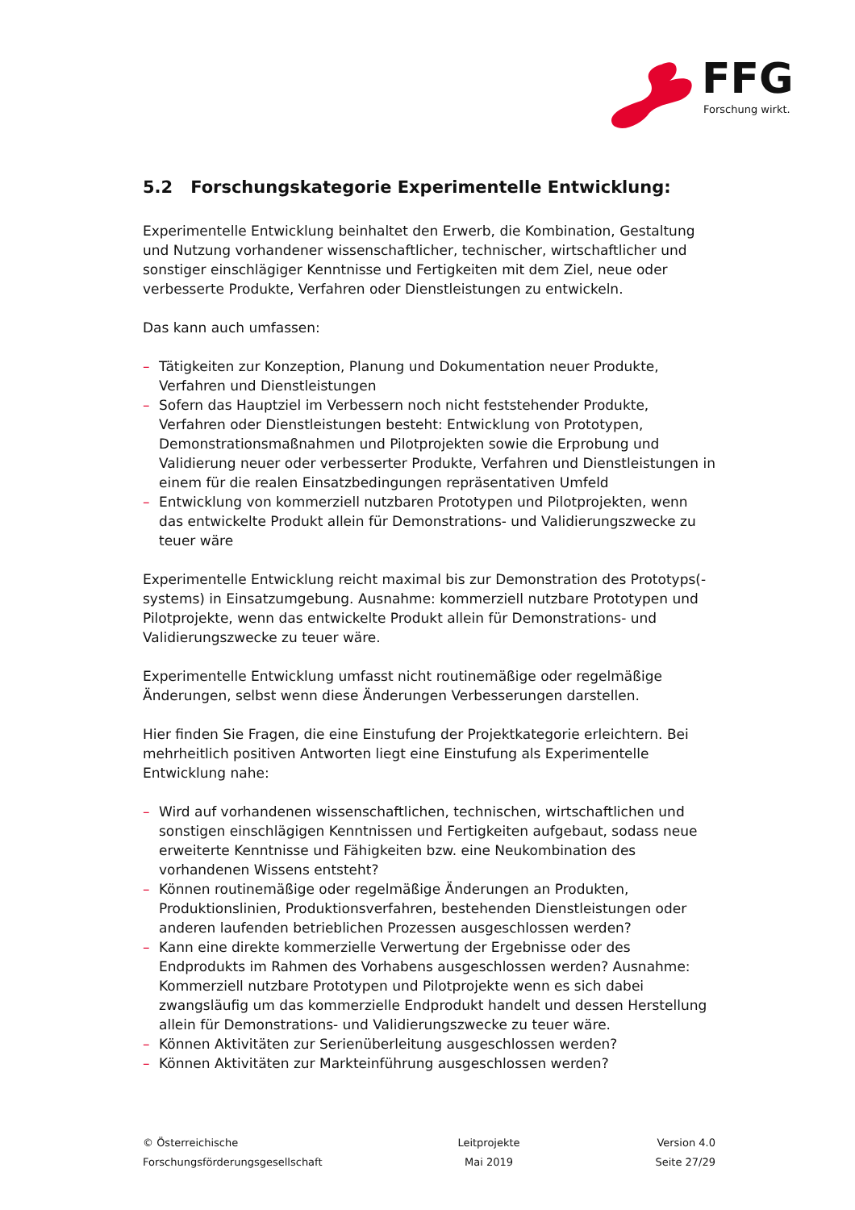FFG
Forschung wirkt.
5.2 Forschungskategorie Experimentelle Entwicklung:
Experimentelle Entwicklung beinhaltet den Erwerb, die Kombination, Gestaltung und Nutzung vorhandener wissenschaftlicher, technischer, wirtschaftlicher und sonstiger einschlägiger Kenntnisse und Fertigkeiten mit dem Ziel, neue oder verbesserte Produkte, Verfahren oder Dienstleistungen zu entwickeln.
Das kann auch umfassen:
– Tätigkeiten zur Konzeption, Planung und Dokumentation neuer Produkte, Verfahren und Dienstleistungen
– Sofern das Hauptziel im Verbessern noch nicht feststehender Produkte, Verfahren oder Dienstleistungen besteht: Entwicklung von Prototypen, Demonstrationsmaßnahmen und Pilotprojekten sowie die Erprobung und Validierung neuer oder verbesserter Produkte, Verfahren und Dienstleistungen in einem für die realen Einsatzbedingungen repräsentativen Umfeld
– Entwicklung von kommerziell nutzbaren Prototypen und Pilotprojekten, wenn das entwickelte Produkt allein für Demonstrations- und Validierungszwecke zu teuer wäre
Experimentelle Entwicklung reicht maximal bis zur Demonstration des Prototyps(-systems) in Einsatzumgebung. Ausnahme: kommerziell nutzbare Prototypen und Pilotprojekte, wenn das entwickelte Produkt allein für Demonstrations- und Validierungszwecke zu teuer wäre.
Experimentelle Entwicklung umfasst nicht routinemäßige oder regelmäßige Änderungen, selbst wenn diese Änderungen Verbesserungen darstellen.
Hier finden Sie Fragen, die eine Einstufung der Projektkategorie erleichtern. Bei mehrheitlich positiven Antworten liegt eine Einstufung als Experimentelle Entwicklung nahe:
– Wird auf vorhandenen wissenschaftlichen, technischen, wirtschaftlichen und sonstigen einschlägigen Kenntnissen und Fertigkeiten aufgebaut, sodass neue erweiterte Kenntnisse und Fähigkeiten bzw. eine Neukombination des vorhandenen Wissens entsteht?
– Können routinemäßige oder regelmäßige Änderungen an Produkten, Produktionslinien, Produktionsverfahren, bestehenden Dienstleistungen oder anderen laufenden betrieblichen Prozessen ausgeschlossen werden?
– Kann eine direkte kommerzielle Verwertung der Ergebnisse oder des Endprodukts im Rahmen des Vorhabens ausgeschlossen werden? Ausnahme: Kommerziell nutzbare Prototypen und Pilotprojekte wenn es sich dabei zwangsläufig um das kommerzielle Endprodukt handelt und dessen Herstellung allein für Demonstrations- und Validierungszwecke zu teuer wäre.
– Können Aktivitäten zur Serienüberleitung ausgeschlossen werden?
– Können Aktivitäten zur Markteinführung ausgeschlossen werden?
© Österreichische
Forschungsförderungsgesellschaft
Leitprojekte
Mai 2019
Version 4.0
Seite 27/29